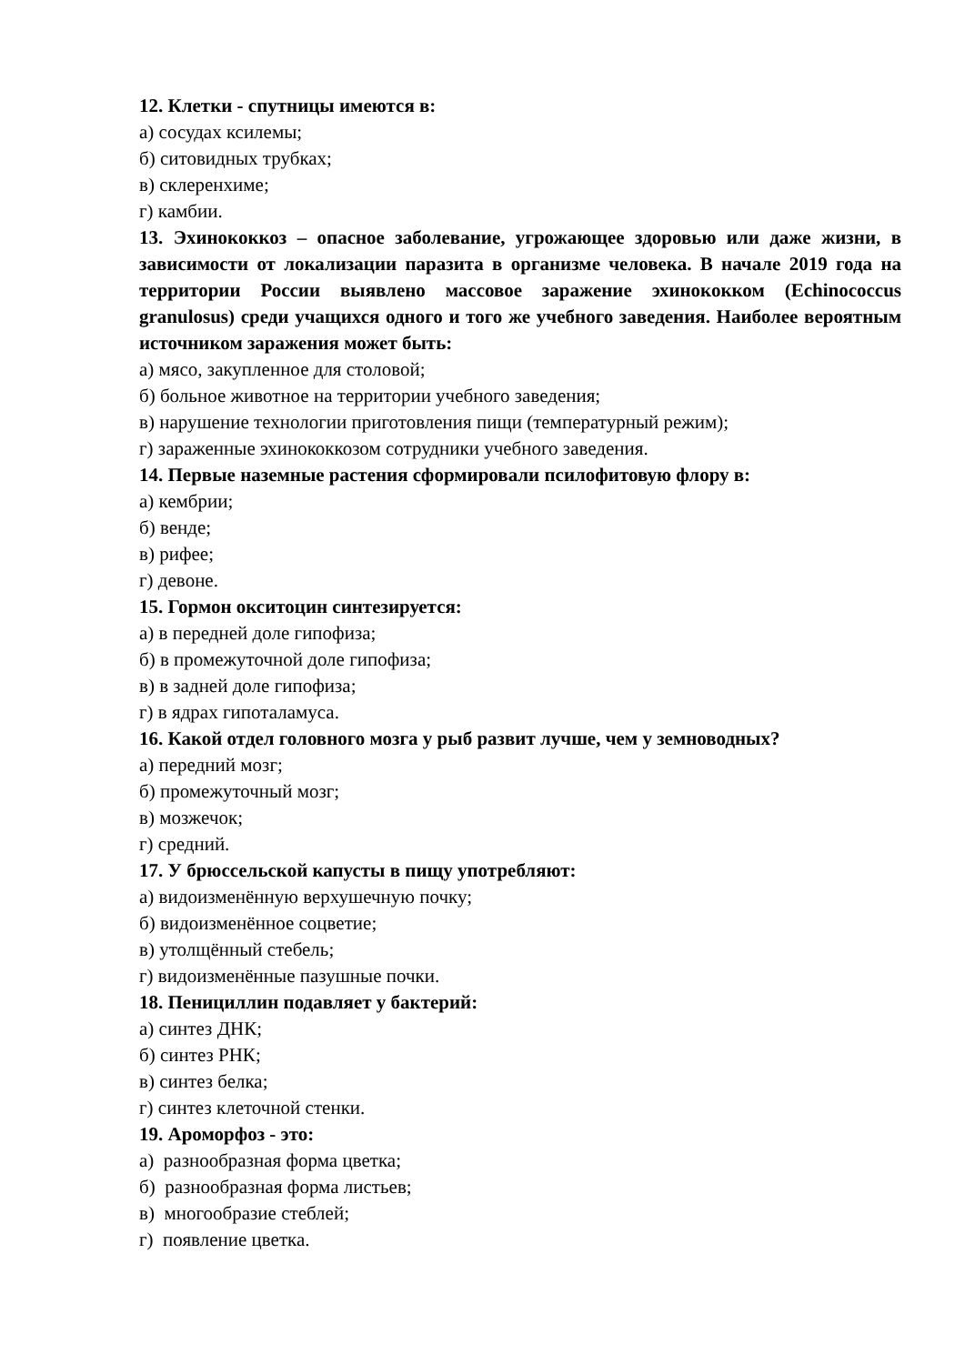12. Клетки - спутницы имеются в:
а) сосудах ксилемы;
б) ситовидных трубках;
в) склеренхиме;
г) камбии.
13. Эхинококкоз – опасное заболевание, угрожающее здоровью или даже жизни, в зависимости от локализации паразита в организме человека. В начале 2019 года на территории России выявлено массовое заражение эхинококком (Echinococcus granulosus) среди учащихся одного и того же учебного заведения. Наиболее вероятным источником заражения может быть:
а) мясо, закупленное для столовой;
б) больное животное на территории учебного заведения;
в) нарушение технологии приготовления пищи (температурный режим);
г) зараженные эхинококкозом сотрудники учебного заведения.
14. Первые наземные растения сформировали псилофитовую флору в:
а) кембрии;
б) венде;
в) рифее;
г) девоне.
15. Гормон окситоцин синтезируется:
а) в передней доле гипофиза;
б) в промежуточной доле гипофиза;
в) в задней доле гипофиза;
г) в ядрах гипоталамуса.
16. Какой отдел головного мозга у рыб развит лучше, чем у земноводных?
а) передний мозг;
б) промежуточный мозг;
в) мозжечок;
г) средний.
17. У брюссельской капусты в пищу употребляют:
а) видоизменённую верхушечную почку;
б) видоизменённое соцветие;
в) утолщённый стебель;
г) видоизменённые пазушные почки.
18. Пенициллин подавляет у бактерий:
а) синтез ДНК;
б) синтез РНК;
в) синтез белка;
г) синтез клеточной стенки.
19. Ароморфоз - это:
а) разнообразная форма цветка;
б) разнообразная форма листьев;
в) многообразие стеблей;
г) появление цветка.